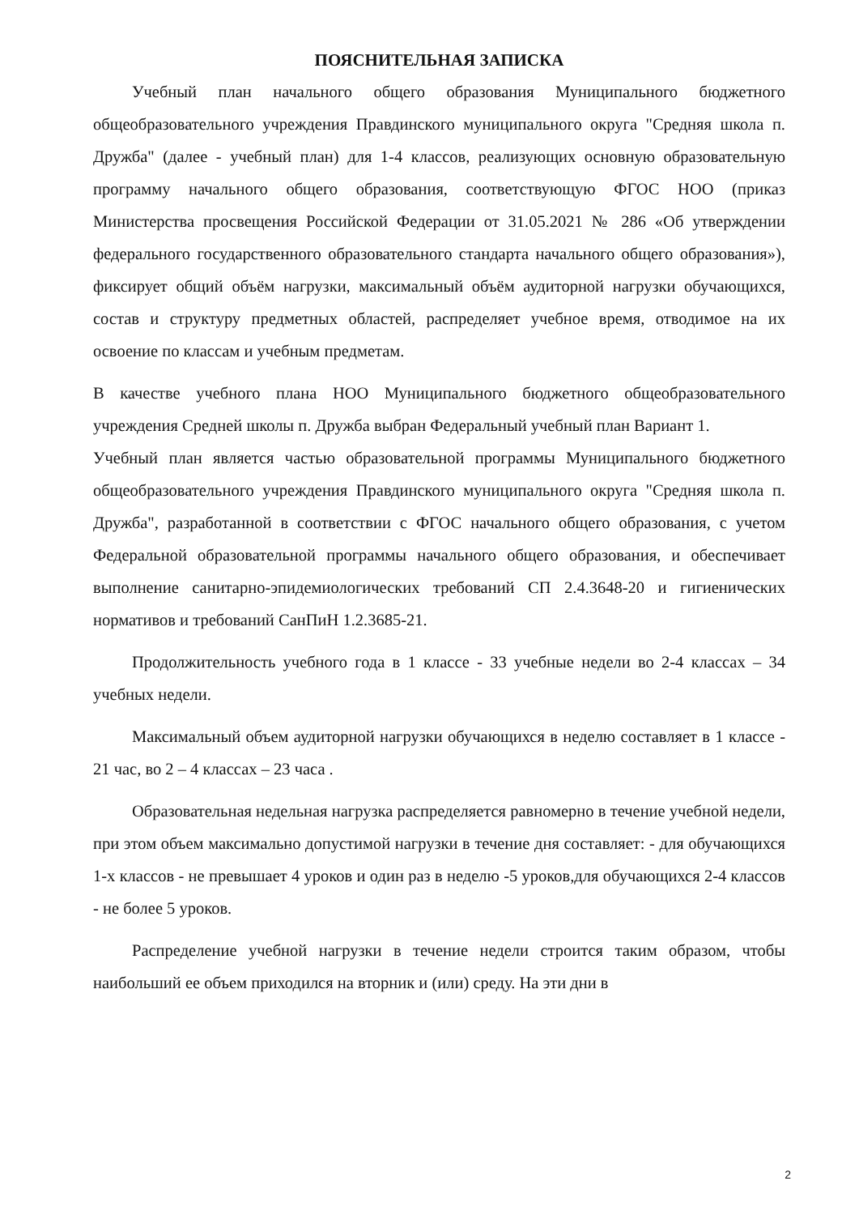ПОЯСНИТЕЛЬНАЯ ЗАПИСКА
Учебный план начального общего образования Муниципального бюджетного общеобразовательного учреждения Правдинского муниципального округа "Средняя школа п. Дружба" (далее - учебный план) для 1-4 классов, реализующих основную образовательную программу начального общего образования, соответствующую ФГОС НОО (приказ Министерства просвещения Российской Федерации от 31.05.2021 № 286 «Об утверждении федерального государственного образовательного стандарта начального общего образования»), фиксирует общий объём нагрузки, максимальный объём аудиторной нагрузки обучающихся, состав и структуру предметных областей, распределяет учебное время, отводимое на их освоение по классам и учебным предметам.
В качестве учебного плана НОО Муниципального бюджетного общеобразовательного учреждения Средней школы п. Дружба выбран Федеральный учебный план Вариант 1.
Учебный план является частью образовательной программы Муниципального бюджетного общеобразовательного учреждения Правдинского муниципального округа "Средняя школа п. Дружба", разработанной в соответствии с ФГОС начального общего образования, с учетом Федеральной образовательной программы начального общего образования, и обеспечивает выполнение санитарно-эпидемиологических требований СП 2.4.3648-20 и гигиенических нормативов и требований СанПиН 1.2.3685-21.
Продолжительность учебного года в 1 классе - 33 учебные недели во 2-4 классах – 34 учебных недели.
Максимальный объем аудиторной нагрузки обучающихся в неделю составляет в 1 классе - 21 час, во 2 – 4 классах – 23 часа .
Образовательная недельная нагрузка распределяется равномерно в течение учебной недели, при этом объем максимально допустимой нагрузки в течение дня составляет: - для обучающихся 1-х классов - не превышает 4 уроков и один раз в неделю -5 уроков,для обучающихся 2-4 классов - не более 5 уроков.
Распределение учебной нагрузки в течение недели строится таким образом, чтобы наибольший ее объем приходился на вторник и (или) среду. На эти дни в
2